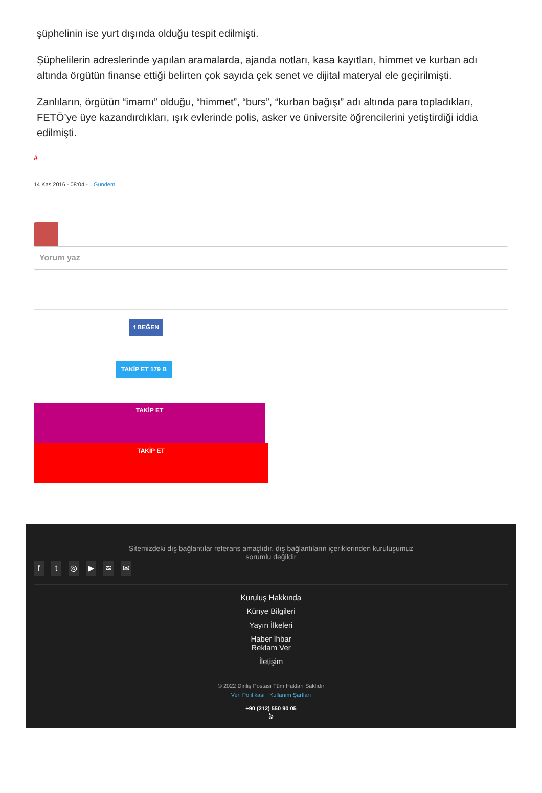şüphelinin ise yurt dışında olduğu tespit edilmişti.
Şüphelilerin adreslerinde yapılan aramalarda, ajanda notları, kasa kayıtları, himmet ve kurban adı altında örgütün finanse ettiği belirten çok sayıda çek senet ve dijital materyal ele geçirilmişti.
Zanlıların, örgütün “imamı” olduğu, “himmet”, “burs”, “kurban bağışı” adı altında para topladıkları, FETÖ’ye üye kazandırdıkları, ışık evlerinde polis, asker ve üniversite öğrencilerini yetiştirdiği iddia edilmişti.
#
14 Kas 2016 - 08:04 - Gündem
Yorum yaz
f BEĞEN
TAKİP ET 179 B
TAKİP ET
TAKİP ET
Sitemizdeki dış bağlantılar referans amaçlıdır, dış bağlantıların içeriklerinden kuruluşumuz sorumlu değildir
ft ◎ ▶ ≋ ✉
Kuruluş Hakkında
Künye Bilgileri
Yayın İlkeleri
Haber İhbar
Reklam Ver
İletişim
© 2022 Diriliş Postası Tüm Hakları Saklıdır
Veri Politikası Kullanım Şartları
+90 (212) 550 90 05
ঌ